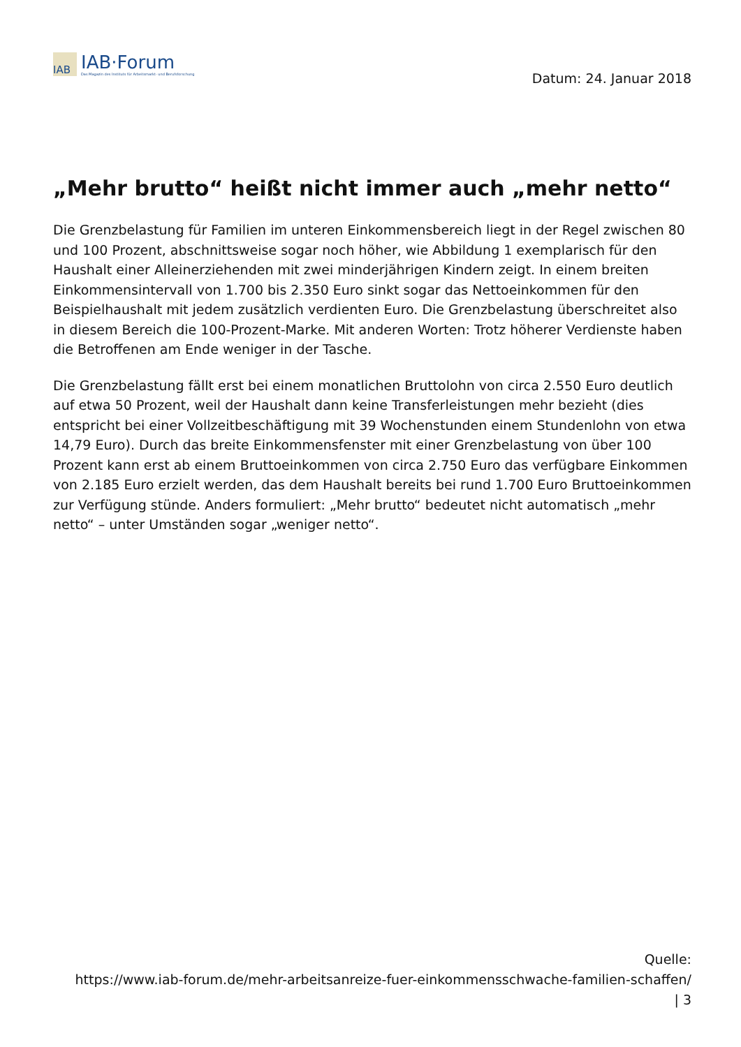IAB
IAB·Forum
Das Magazin des Instituts für Arbeitsmarkt- und Berufsforschung
Datum: 24. Januar 2018
„Mehr brutto“ heißt nicht immer auch „mehr netto“
Die Grenzbelastung für Familien im unteren Einkommensbereich liegt in der Regel zwischen 80 und 100 Prozent, abschnittsweise sogar noch höher, wie Abbildung 1 exemplarisch für den Haushalt einer Alleinerziehenden mit zwei minderjährigen Kindern zeigt. In einem breiten Einkommensintervall von 1.700 bis 2.350 Euro sinkt sogar das Nettoeinkommen für den Beispielhaushalt mit jedem zusätzlich verdienten Euro. Die Grenzbelastung überschreitet also in diesem Bereich die 100-Prozent-Marke. Mit anderen Worten: Trotz höherer Verdienste haben die Betroffenen am Ende weniger in der Tasche.
Die Grenzbelastung fällt erst bei einem monatlichen Bruttolohn von circa 2.550 Euro deutlich auf etwa 50 Prozent, weil der Haushalt dann keine Transferleistungen mehr bezieht (dies entspricht bei einer Vollzeitbeschäftigung mit 39 Wochenstunden einem Stundenlohn von etwa 14,79 Euro). Durch das breite Einkommensfenster mit einer Grenzbelastung von über 100 Prozent kann erst ab einem Bruttoeinkommen von circa 2.750 Euro das verfügbare Einkommen von 2.185 Euro erzielt werden, das dem Haushalt bereits bei rund 1.700 Euro Bruttoeinkommen zur Verfügung stünde. Anders formuliert: „Mehr brutto“ bedeutet nicht automatisch „mehr netto“ – unter Umständen sogar „weniger netto“.
Quelle:
https://www.iab-forum.de/mehr-arbeitsanreize-fuer-einkommensschwache-familien-schaffen/
| 3